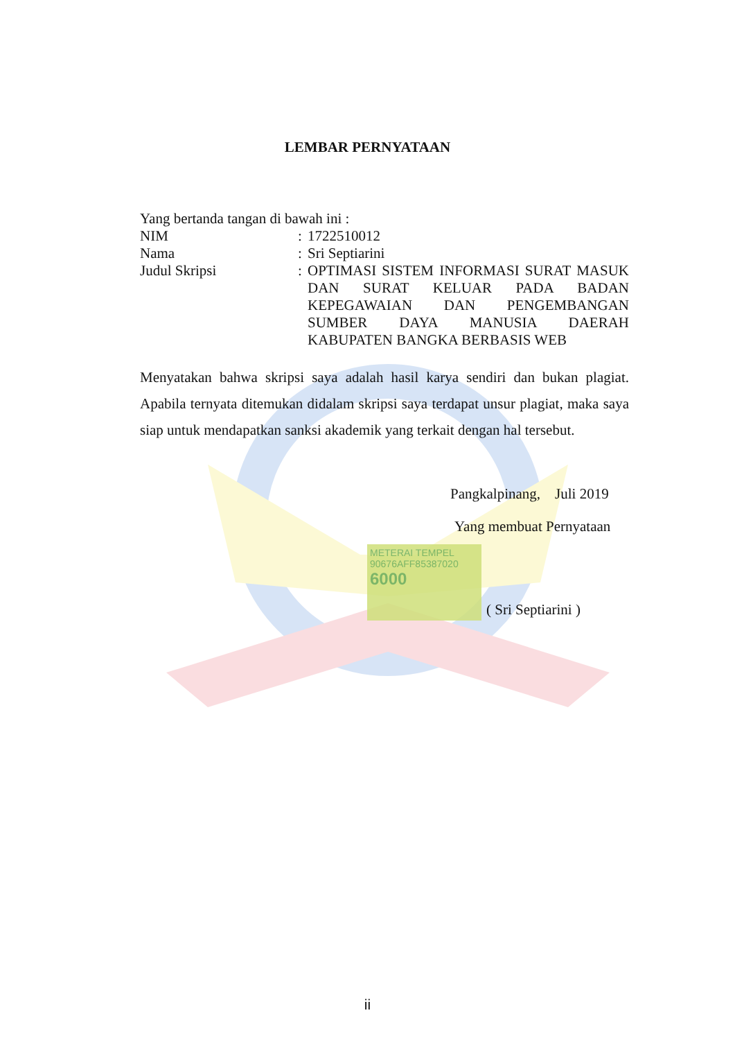LEMBAR PERNYATAAN
Yang bertanda tangan di bawah ini :
NIM: 1722510012
Nama: Sri Septiarini
Judul Skripsi: OPTIMASI SISTEM INFORMASI SURAT MASUK DAN SURAT KELUAR PADA BADAN KEPEGAWAIAN DAN PENGEMBANGAN SUMBER DAYA MANUSIA DAERAH KABUPATEN BANGKA BERBASIS WEB
Menyatakan bahwa skripsi saya adalah hasil karya sendiri dan bukan plagiat. Apabila ternyata ditemukan didalam skripsi saya terdapat unsur plagiat, maka saya siap untuk mendapatkan sanksi akademik yang terkait dengan hal tersebut.
Pangkalpinang, Juli 2019
Yang membuat Pernyataan
( Sri Septiarini )
METERAI TEMPEL
90676AFF85387020
6000
ii